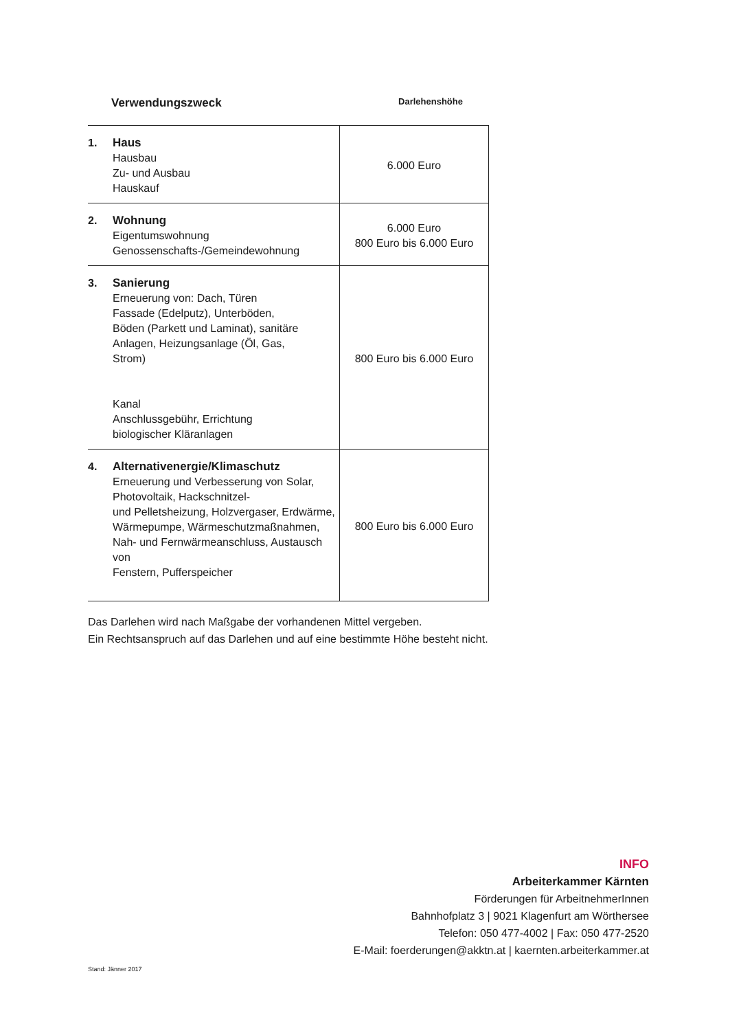Verwendungszweck
Darlehenshöhe
| 1. | Haus Hausbau Zu- und Ausbau Hauskauf | 6.000 Euro |
| 2. | Wohnung Eigentumswohnung Genossenschafts-/Gemeindewohnung | 6.000 Euro 800 Euro bis 6.000 Euro |
| 3. | Sanierung Erneuerung von: Dach, Türen Fassade (Edelputz), Unterböden, Böden (Parkett und Laminat), sanitäre Anlagen, Heizungsanlage (Öl, Gas, Strom) Kanal Anschlussgebühr, Errichtung biologischer Kläranlagen | 800 Euro bis 6.000 Euro |
| 4. | Alternativenergie/Klimaschutz Erneuerung und Verbesserung von Solar, Photovoltaik, Hackschnitzel- und Pelletsheizung, Holzvergaser, Erdwärme, Wärmepumpe, Wärmeschutzmaßnahmen, Nah- und Fernwärmeanschluss, Austausch von Fenstern, Pufferspeicher | 800 Euro bis 6.000 Euro |
Das Darlehen wird nach Maßgabe der vorhandenen Mittel vergeben.
Ein Rechtsanspruch auf das Darlehen und auf eine bestimmte Höhe besteht nicht.
INFO
Arbeiterkammer Kärnten
Förderungen für ArbeitnehmerInnen
Bahnhofplatz 3 | 9021 Klagenfurt am Wörthersee
Telefon: 050 477-4002 | Fax: 050 477-2520
E-Mail: foerderungen@akktn.at | kaernten.arbeiterkammer.at
Stand: Jänner 2017